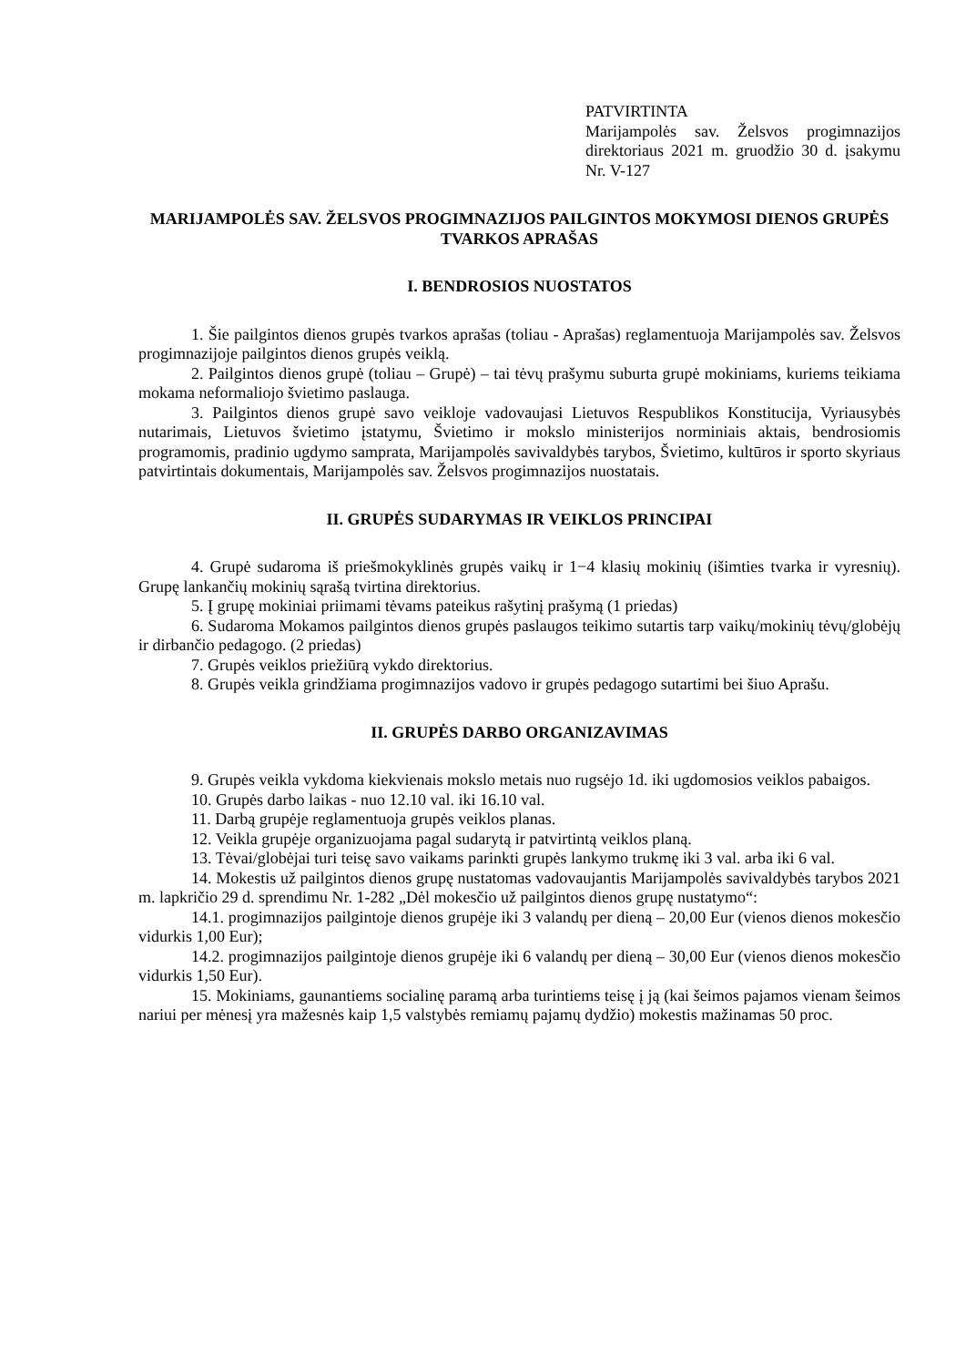PATVIRTINTA
Marijampolės sav. Želsvos progimnazijos direktoriaus 2021 m. gruodžio 30 d. įsakymu Nr. V-127
MARIJAMPOLĖS SAV. ŽELSVOS PROGIMNAZIJOS PAILGINTOS MOKYMOSI DIENOS GRUPĖS TVARKOS APRAŠAS
I. BENDROSIOS NUOSTATOS
1. Šie pailgintos dienos grupės tvarkos aprašas (toliau - Aprašas) reglamentuoja Marijampolės sav. Želsvos progimnazijoje pailgintos dienos grupės veiklą.
2. Pailgintos dienos grupė (toliau – Grupė) – tai tėvų prašymu suburta grupė mokiniams, kuriems teikiama mokama neformaliojo švietimo paslauga.
3. Pailgintos dienos grupė savo veikloje vadovaujasi Lietuvos Respublikos Konstitucija, Vyriausybės nutarimais, Lietuvos švietimo įstatymu, Švietimo ir mokslo ministerijos norminiais aktais, bendrosiomis programomis, pradinio ugdymo samprata, Marijampolės savivaldybės tarybos, Švietimo, kultūros ir sporto skyriaus patvirtintais dokumentais, Marijampolės sav. Želsvos progimnazijos nuostatais.
II. GRUPĖS SUDARYMAS IR VEIKLOS PRINCIPAI
4. Grupė sudaroma iš priešmokyklinės grupės vaikų ir 1−4 klasių mokinių (išimties tvarka ir vyresnių). Grupę lankančių mokinių sąrašą tvirtina direktorius.
5. Į grupę mokiniai priimami tėvams pateikus rašytinį prašymą (1 priedas)
6. Sudaroma Mokamos pailgintos dienos grupės paslaugos teikimo sutartis tarp vaikų/mokinių tėvų/globėjų ir dirbančio pedagogo. (2 priedas)
7. Grupės veiklos priežiūrą vykdo direktorius.
8. Grupės veikla grindžiama progimnazijos vadovo ir grupės pedagogo sutartimi bei šiuo Aprašu.
II. GRUPĖS DARBO ORGANIZAVIMAS
9. Grupės veikla vykdoma kiekvienais mokslo metais nuo rugsėjo 1d. iki ugdomosios veiklos pabaigos.
10. Grupės darbo laikas - nuo 12.10 val. iki 16.10 val.
11. Darbą grupėje reglamentuoja grupės veiklos planas.
12. Veikla grupėje organizuojama pagal sudarytą ir patvirtintą veiklos planą.
13. Tėvai/globėjai turi teisę savo vaikams parinkti grupės lankymo trukmę iki 3 val. arba iki 6 val.
14. Mokestis už pailgintos dienos grupę nustatomas vadovaujantis Marijampolės savivaldybės tarybos 2021 m. lapkričio 29 d. sprendimu Nr. 1-282 „Dėl mokesčio už pailgintos dienos grupę nustatymo“:
14.1. progimnazijos pailgintoje dienos grupėje iki 3 valandų per dieną – 20,00 Eur (vienos dienos mokesčio vidurkis 1,00 Eur);
14.2. progimnazijos pailgintoje dienos grupėje iki 6 valandų per dieną – 30,00 Eur (vienos dienos mokesčio vidurkis 1,50 Eur).
15. Mokiniams, gaunantiems socialinę paramą arba turintiems teisę į ją (kai šeimos pajamos vienam šeimos nariui per mėnesį yra mažesnės kaip 1,5 valstybės remiamų pajamų dydžio) mokestis mažinamas 50 proc.